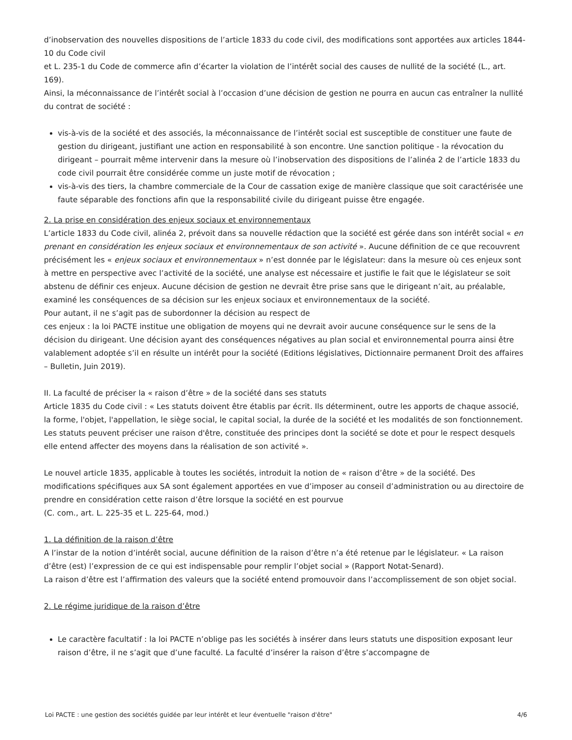d’inobservation des nouvelles dispositions de l’article 1833 du code civil, des modifications sont apportées aux articles 1844-10 du Code civil
et L. 235-1 du Code de commerce afin d’écarter la violation de l’intérêt social des causes de nullité de la société (L., art. 169).
Ainsi, la méconnaissance de l’intérêt social à l’occasion d’une décision de gestion ne pourra en aucun cas entraîner la nullité du contrat de société :
vis-à-vis de la société et des associés, la méconnaissance de l’intérêt social est susceptible de constituer une faute de gestion du dirigeant, justifiant une action en responsabilité à son encontre. Une sanction politique - la révocation du dirigeant – pourrait même intervenir dans la mesure où l’inobservation des dispositions de l’alinéa 2 de l’article 1833 du code civil pourrait être considérée comme un juste motif de révocation ;
vis-à-vis des tiers, la chambre commerciale de la Cour de cassation exige de manière classique que soit caractérisée une faute séparable des fonctions afin que la responsabilité civile du dirigeant puisse être engagée.
2. La prise en considération des enjeux sociaux et environnementaux
L’article 1833 du Code civil, alinéa 2, prévoit dans sa nouvelle rédaction que la société est gérée dans son intérêt social « en prenant en considération les enjeux sociaux et environnementaux de son activité ». Aucune définition de ce que recouvrent précisément les « enjeux sociaux et environnementaux » n’est donnée par le législateur: dans la mesure où ces enjeux sont à mettre en perspective avec l’activité de la société, une analyse est nécessaire et justifie le fait que le législateur se soit abstenu de définir ces enjeux. Aucune décision de gestion ne devrait être prise sans que le dirigeant n’ait, au préalable, examiné les conséquences de sa décision sur les enjeux sociaux et environnementaux de la société.
Pour autant, il ne s’agit pas de subordonner la décision au respect de
ces enjeux : la loi PACTE institue une obligation de moyens qui ne devrait avoir aucune conséquence sur le sens de la décision du dirigeant. Une décision ayant des conséquences négatives au plan social et environnemental pourra ainsi être valablement adoptée s’il en résulte un intérêt pour la société (Editions législatives, Dictionnaire permanent Droit des affaires – Bulletin, Juin 2019).
II. La faculté de préciser la « raison d’être » de la société dans ses statuts
Article 1835 du Code civil : « Les statuts doivent être établis par écrit. Ils déterminent, outre les apports de chaque associé, la forme, l'objet, l'appellation, le siège social, le capital social, la durée de la société et les modalités de son fonctionnement. Les statuts peuvent préciser une raison d'être, constituée des principes dont la société se dote et pour le respect desquels elle entend affecter des moyens dans la réalisation de son activité ».
Le nouvel article 1835, applicable à toutes les sociétés, introduit la notion de « raison d’être » de la société. Des modifications spécifiques aux SA sont également apportées en vue d’imposer au conseil d’administration ou au directoire de prendre en considération cette raison d’être lorsque la société en est pourvue
(C. com., art. L. 225-35 et L. 225-64, mod.)
1. La définition de la raison d’être
A l’instar de la notion d’intérêt social, aucune définition de la raison d’être n’a été retenue par le législateur. « La raison d’être (est) l’expression de ce qui est indispensable pour remplir l’objet social » (Rapport Notat-Senard).
La raison d’être est l’affirmation des valeurs que la société entend promouvoir dans l’accomplissement de son objet social.
2. Le régime juridique de la raison d’être
Le caractère facultatif : la loi PACTE n’oblige pas les sociétés à insérer dans leurs statuts une disposition exposant leur raison d’être, il ne s’agit que d’une faculté. La faculté d’insérer la raison d’être s’accompagne de
Loi PACTE : une gestion des sociétés guidée par leur intérêt et leur éventuelle "raison d'être" 4/6